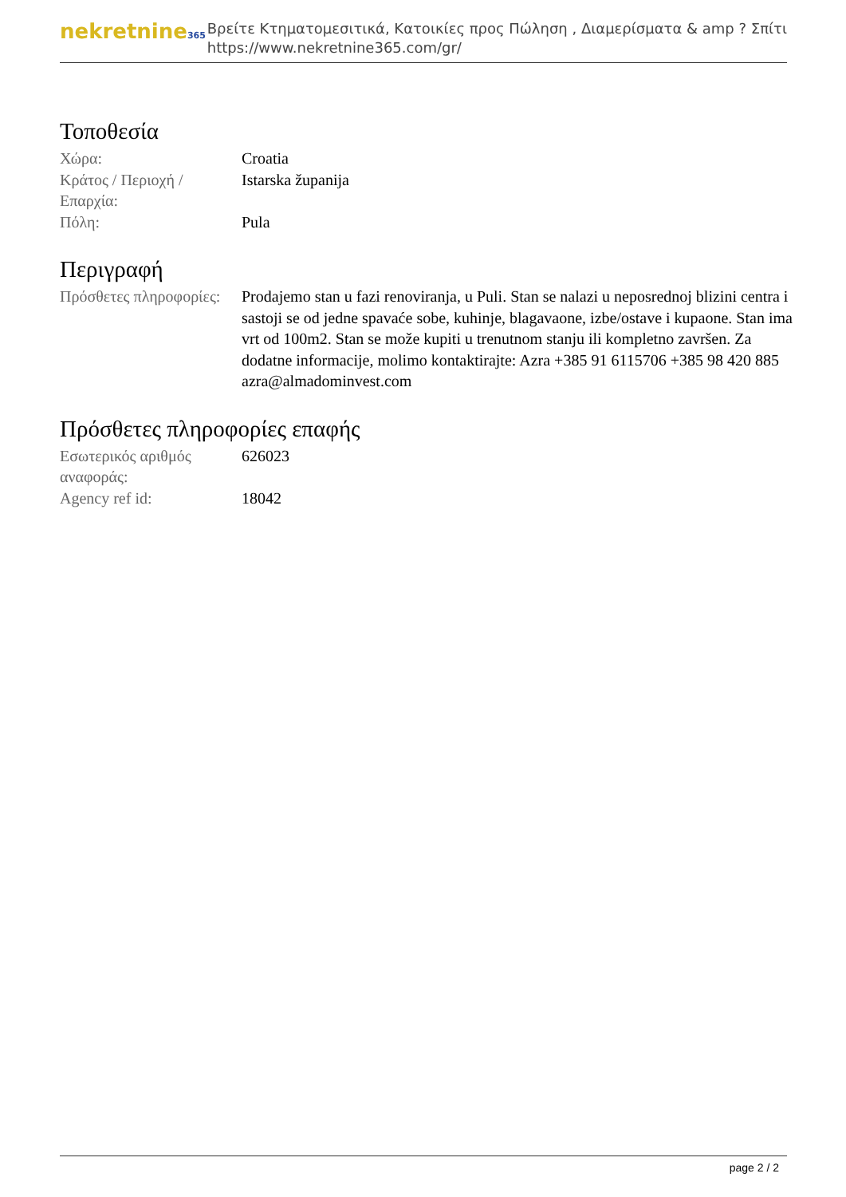nekretnine365
Βρείτε Κτηματομεσιτικά, Κατοικίες προς Πώληση , Διαμερίσματα & amp ? Σπίτι
https://www.nekretnine365.com/gr/
Τοποθεσία
| Χώρα: | Croatia |
| Κράτος / Περιοχή / Επαρχία: | Istarska županija |
| Πόλη: | Pula |
Περιγραφή
| Πρόσθετες πληροφορίες: | Prodajemo stan u fazi renoviranja, u Puli. Stan se nalazi u neposrednoj blizini centra i sastoji se od jedne spavaće sobe, kuhinje, blagavaone, izbe/ostave i kupaone. Stan ima vrt od 100m2. Stan se može kupiti u trenutnom stanju ili kompletno završen. Za dodatne informacije, molimo kontaktirajte: Azra +385 91 6115706 +385 98 420 885 azra@almadominvest.com |
Πρόσθετες πληροφορίες επαφής
| Εσωτερικός αριθμός αναφοράς: | 626023 |
| Agency ref id: | 18042 |
page 2 / 2